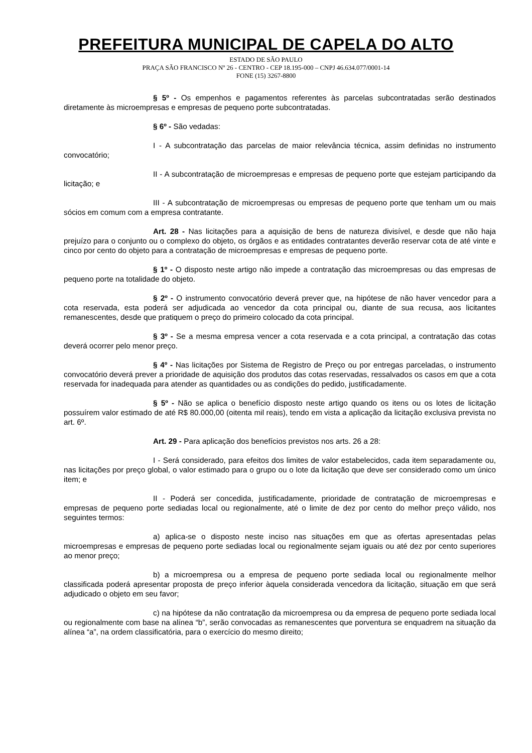PREFEITURA MUNICIPAL DE CAPELA DO ALTO
ESTADO DE SÃO PAULO
PRAÇA SÃO FRANCISCO Nº 26 - CENTRO - CEP 18.195-000 – CNPJ 46.634.077/0001-14
FONE (15) 3267-8800
§ 5º - Os empenhos e pagamentos referentes às parcelas subcontratadas serão destinados diretamente às microempresas e empresas de pequeno porte subcontratadas.
§ 6º - São vedadas:
I - A subcontratação das parcelas de maior relevância técnica, assim definidas no instrumento convocatório;
II - A subcontratação de microempresas e empresas de pequeno porte que estejam participando da licitação; e
III - A subcontratação de microempresas ou empresas de pequeno porte que tenham um ou mais sócios em comum com a empresa contratante.
Art. 28 - Nas licitações para a aquisição de bens de natureza divisível, e desde que não haja prejuízo para o conjunto ou o complexo do objeto, os órgãos e as entidades contratantes deverão reservar cota de até vinte e cinco por cento do objeto para a contratação de microempresas e empresas de pequeno porte.
§ 1º - O disposto neste artigo não impede a contratação das microempresas ou das empresas de pequeno porte na totalidade do objeto.
§ 2º - O instrumento convocatório deverá prever que, na hipótese de não haver vencedor para a cota reservada, esta poderá ser adjudicada ao vencedor da cota principal ou, diante de sua recusa, aos licitantes remanescentes, desde que pratiquem o preço do primeiro colocado da cota principal.
§ 3º - Se a mesma empresa vencer a cota reservada e a cota principal, a contratação das cotas deverá ocorrer pelo menor preço.
§ 4º - Nas licitações por Sistema de Registro de Preço ou por entregas parceladas, o instrumento convocatório deverá prever a prioridade de aquisição dos produtos das cotas reservadas, ressalvados os casos em que a cota reservada for inadequada para atender as quantidades ou as condições do pedido, justificadamente.
§ 5º - Não se aplica o benefício disposto neste artigo quando os itens ou os lotes de licitação possuírem valor estimado de até R$ 80.000,00 (oitenta mil reais), tendo em vista a aplicação da licitação exclusiva prevista no art. 6º.
Art. 29 - Para aplicação dos benefícios previstos nos arts. 26 a 28:
I - Será considerado, para efeitos dos limites de valor estabelecidos, cada item separadamente ou, nas licitações por preço global, o valor estimado para o grupo ou o lote da licitação que deve ser considerado como um único item; e
II - Poderá ser concedida, justificadamente, prioridade de contratação de microempresas e empresas de pequeno porte sediadas local ou regionalmente, até o limite de dez por cento do melhor preço válido, nos seguintes termos:
a) aplica-se o disposto neste inciso nas situações em que as ofertas apresentadas pelas microempresas e empresas de pequeno porte sediadas local ou regionalmente sejam iguais ou até dez por cento superiores ao menor preço;
b) a microempresa ou a empresa de pequeno porte sediada local ou regionalmente melhor classificada poderá apresentar proposta de preço inferior àquela considerada vencedora da licitação, situação em que será adjudicado o objeto em seu favor;
c) na hipótese da não contratação da microempresa ou da empresa de pequeno porte sediada local ou regionalmente com base na alínea “b”, serão convocadas as remanescentes que porventura se enquadrem na situação da alínea “a”, na ordem classificatória, para o exercício do mesmo direito;